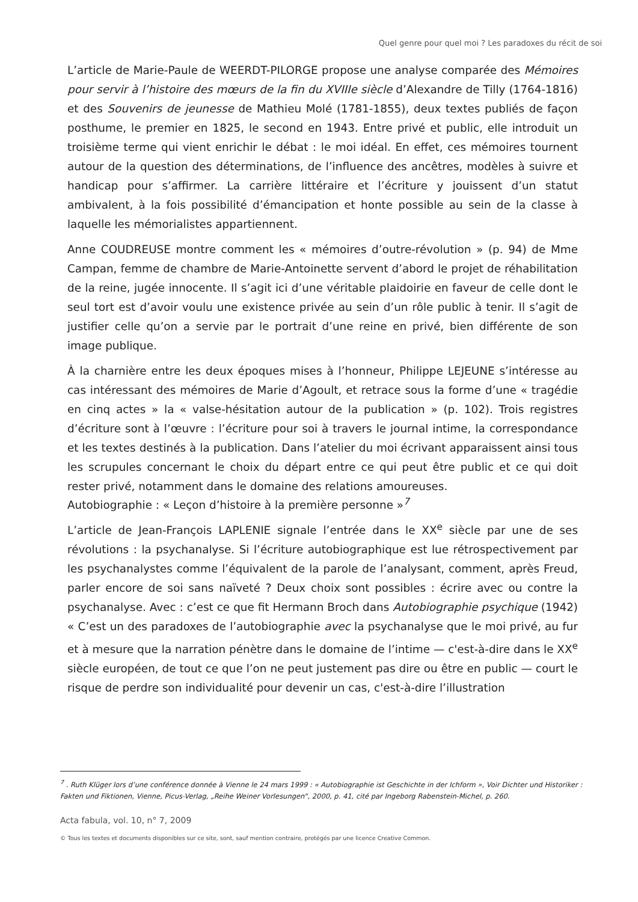Quel genre pour quel moi ? Les paradoxes du récit de soi
L’article de Marie-Paule de WEERDT-PILORGE propose une analyse comparée des Mémoires pour servir à l’histoire des mœurs de la fin du XVIIIe siècle d’Alexandre de Tilly (1764-1816) et des Souvenirs de jeunesse de Mathieu Molé (1781-1855), deux textes publiés de façon posthume, le premier en 1825, le second en 1943. Entre privé et public, elle introduit un troisième terme qui vient enrichir le débat : le moi idéal. En effet, ces mémoires tournent autour de la question des déterminations, de l’influence des ancêtres, modèles à suivre et handicap pour s’affirmer. La carrière littéraire et l’écriture y jouissent d’un statut ambivalent, à la fois possibilité d’émancipation et honte possible au sein de la classe à laquelle les mémorialistes appartiennent.
Anne COUDREUSE montre comment les « mémoires d’outre-révolution » (p. 94) de Mme Campan, femme de chambre de Marie-Antoinette servent d’abord le projet de réhabilitation de la reine, jugée innocente. Il s’agit ici d’une véritable plaidoirie en faveur de celle dont le seul tort est d’avoir voulu une existence privée au sein d’un rôle public à tenir. Il s’agit de justifier celle qu’on a servie par le portrait d’une reine en privé, bien différente de son image publique.
À la charnière entre les deux époques mises à l’honneur, Philippe LEJEUNE s’intéresse au cas intéressant des mémoires de Marie d’Agoult, et retrace sous la forme d’une « tragédie en cinq actes » la « valse-hésitation autour de la publication » (p. 102). Trois registres d’écriture sont à l’œuvre : l’écriture pour soi à travers le journal intime, la correspondance et les textes destinés à la publication. Dans l’atelier du moi écrivant apparaissent ainsi tous les scrupules concernant le choix du départ entre ce qui peut être public et ce qui doit rester privé, notamment dans le domaine des relations amoureuses.
Autobiographie : « Leçon d’histoire à la première personne »<sup>7</sup>
L’article de Jean-François LAPLENIE signale l’entrée dans le XX<sup>e</sup> siècle par une de ses révolutions : la psychanalyse. Si l’écriture autobiographique est lue rétrospectivement par les psychanalystes comme l’équivalent de la parole de l’analysant, comment, après Freud, parler encore de soi sans naïveté ? Deux choix sont possibles : écrire avec ou contre la psychanalyse. Avec : c’est ce que fit Hermann Broch dans Autobiographie psychique (1942) « C’est un des paradoxes de l’autobiographie avec la psychanalyse que le moi privé, au fur et à mesure que la narration pénètre dans le domaine de l’intime — c'est-à-dire dans le XX<sup>e</sup> siècle européen, de tout ce que l’on ne peut justement pas dire ou être en public — court le risque de perdre son individualité pour devenir un cas, c'est-à-dire l’illustration
<sup>7</sup> . Ruth Klüger lors d’une conférence donnée à Vienne le 24 mars 1999 : « Autobiographie ist Geschichte in der Ichform », Voir Dichter und Historiker : Fakten und Fiktionen, Vienne, Picus-Verlag, „Reihe Weiner Vorlesungen“, 2000, p. 41, cité par Ingeborg Rabenstein-Michel, p. 260.
Acta fabula, vol. 10, n° 7, 2009
© Tous les textes et documents disponibles sur ce site, sont, sauf mention contraire, protégés par une licence Creative Common.